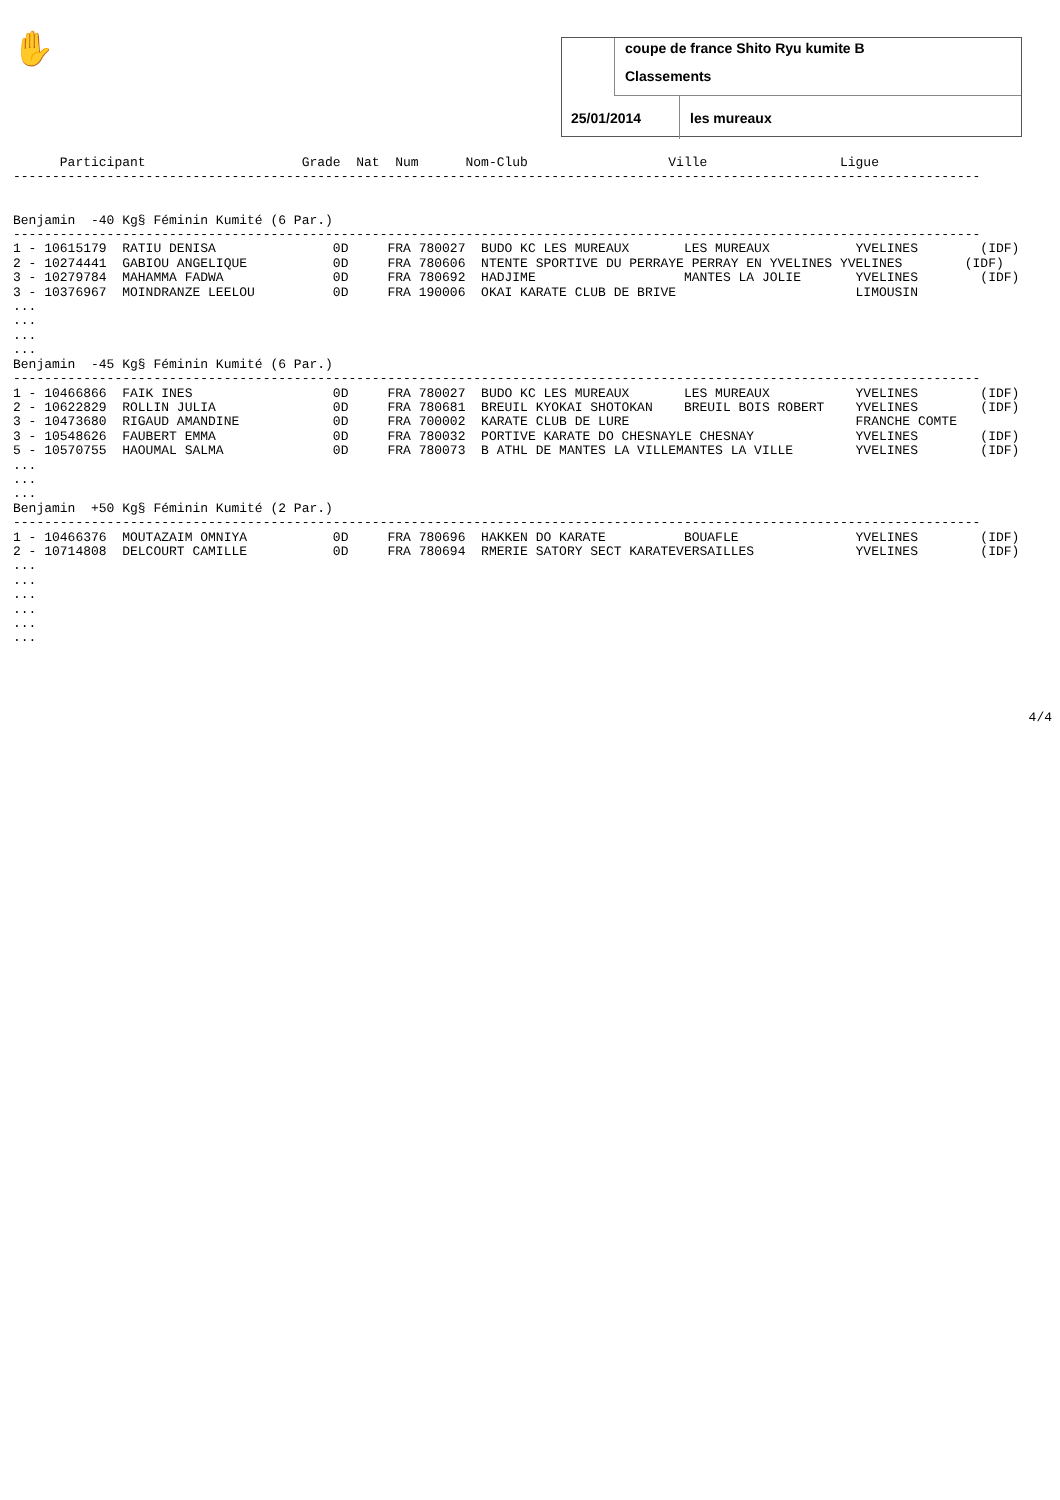✋
coupe de france Shito Ryu kumite B
Classements
25/01/2014 les mureaux
      Participant                    Grade  Nat  Num      Nom-Club                  Ville                 Ligue
----------------------------------------------------------------------------------------------------------------------------


Benjamin  -40 Kg§ Féminin Kumité (6 Par.)
----------------------------------------------------------------------------------------------------------------------------
1 - 10615179  RATIU DENISA               0D     FRA 780027  BUDO KC LES MUREAUX       LES MUREAUX           YVELINES        (IDF)
2 - 10274441  GABIOU ANGELIQUE           0D     FRA 780606  NTENTE SPORTIVE DU PERRAYE PERRAY EN YVELINES YVELINES        (IDF)
3 - 10279784  MAHAMMA FADWA              0D     FRA 780692  HADJIME                   MANTES LA JOLIE       YVELINES        (IDF)
3 - 10376967  MOINDRANZE LEELOU          0D     FRA 190006  OKAI KARATE CLUB DE BRIVE                       LIMOUSIN
...
...
...
...
Benjamin  -45 Kg§ Féminin Kumité (6 Par.)
----------------------------------------------------------------------------------------------------------------------------
1 - 10466866  FAIK INES                  0D     FRA 780027  BUDO KC LES MUREAUX       LES MUREAUX           YVELINES        (IDF)
2 - 10622829  ROLLIN JULIA               0D     FRA 780681  BREUIL KYOKAI SHOTOKAN    BREUIL BOIS ROBERT    YVELINES        (IDF)
3 - 10473680  RIGAUD AMANDINE            0D     FRA 700002  KARATE CLUB DE LURE                             FRANCHE COMTE
3 - 10548626  FAUBERT EMMA               0D     FRA 780032  PORTIVE KARATE DO CHESNAYLE CHESNAY             YVELINES        (IDF)
5 - 10570755  HAOUMAL SALMA              0D     FRA 780073  B ATHL DE MANTES LA VILLEMANTES LA VILLE        YVELINES        (IDF)
...
...
...
Benjamin  +50 Kg§ Féminin Kumité (2 Par.)
----------------------------------------------------------------------------------------------------------------------------
1 - 10466376  MOUTAZAIM OMNIYA           0D     FRA 780696  HAKKEN DO KARATE          BOUAFLE               YVELINES        (IDF)
2 - 10714808  DELCOURT CAMILLE           0D     FRA 780694  RMERIE SATORY SECT KARATEVERSAILLES             YVELINES        (IDF)
...
...
...
...
...
...
4/4